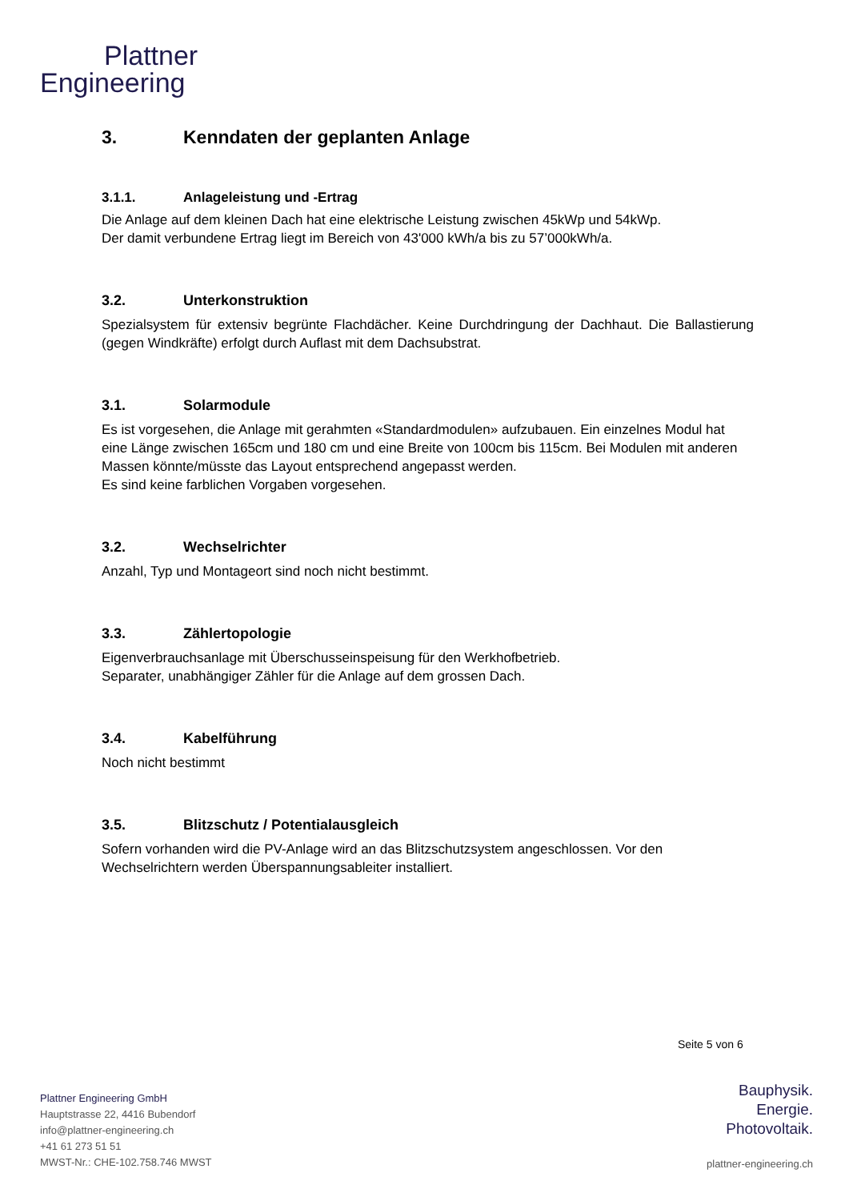Plattner
Engineering
3. Kenndaten der geplanten Anlage
3.1.1. Anlageleistung und -Ertrag
Die Anlage auf dem kleinen Dach hat eine elektrische Leistung zwischen 45kWp und 54kWp.
Der damit verbundene Ertrag liegt im Bereich von 43'000 kWh/a bis zu 57’000kWh/a.
3.2. Unterkonstruktion
Spezialsystem für extensiv begrünte Flachdächer. Keine Durchdringung der Dachhaut. Die Ballastierung (gegen Windkräfte) erfolgt durch Auflast mit dem Dachsubstrat.
3.1. Solarmodule
Es ist vorgesehen, die Anlage mit gerahmten «Standardmodulen» aufzubauen. Ein einzelnes Modul hat eine Länge zwischen 165cm und 180 cm und eine Breite von 100cm bis 115cm. Bei Modulen mit anderen Massen könnte/müsste das Layout entsprechend angepasst werden.
Es sind keine farblichen Vorgaben vorgesehen.
3.2. Wechselrichter
Anzahl, Typ und Montageort sind noch nicht bestimmt.
3.3. Zählertopologie
Eigenverbrauchsanlage mit Überschusseinspeisung für den Werkhofbetrieb.
Separater, unabhängiger Zähler für die Anlage auf dem grossen Dach.
3.4. Kabelführung
Noch nicht bestimmt
3.5. Blitzschutz / Potentialausgleich
Sofern vorhanden wird die PV-Anlage wird an das Blitzschutzsystem angeschlossen. Vor den Wechselrichtern werden Überspannungsableiter installiert.
Seite 5 von 6
Plattner Engineering GmbH
Hauptstrasse 22, 4416 Bubendorf
info@plattner-engineering.ch
+41 61 273 51 51
MWST-Nr.: CHE-102.758.746 MWST
Bauphysik.
Energie.
Photovoltaik.
plattner-engineering.ch